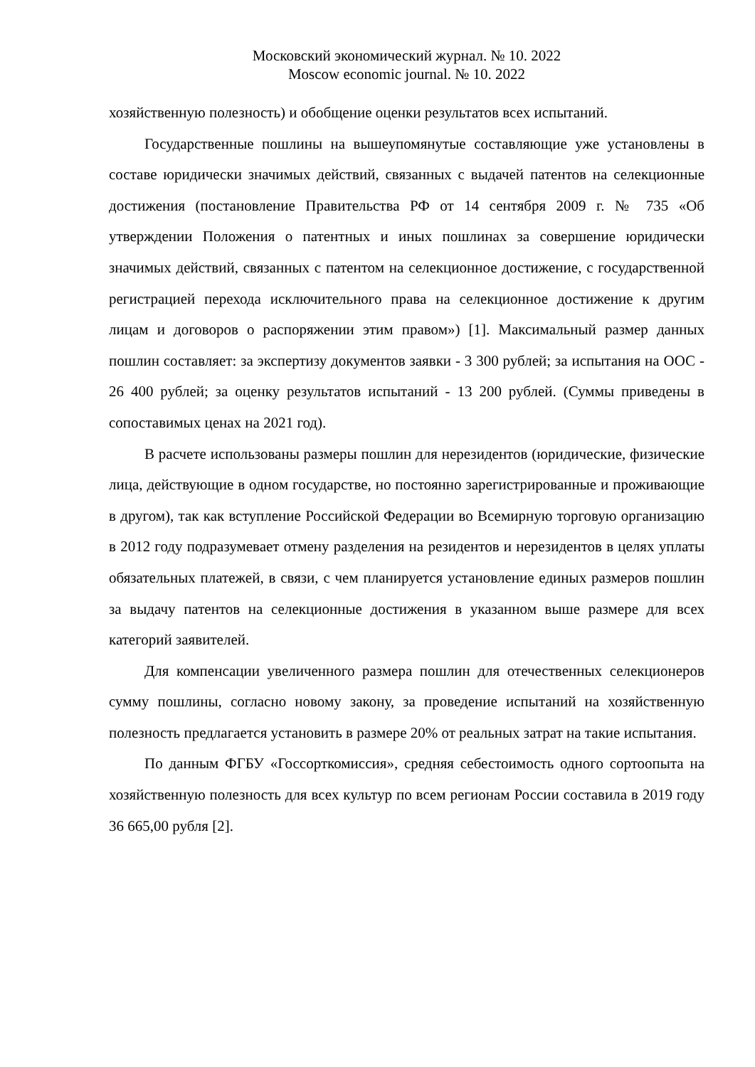Московский экономический журнал. № 10. 2022
Moscow economic journal. № 10. 2022
хозяйственную полезность) и обобщение оценки результатов всех испытаний.
Государственные пошлины на вышеупомянутые составляющие уже установлены в составе юридически значимых действий, связанных с выдачей патентов на селекционные достижения (постановление Правительства РФ от 14 сентября 2009 г. № 735 «Об утверждении Положения о патентных и иных пошлинах за совершение юридически значимых действий, связанных с патентом на селекционное достижение, с государственной регистрацией перехода исключительного права на селекционное достижение к другим лицам и договоров о распоряжении этим правом») [1]. Максимальный размер данных пошлин составляет: за экспертизу документов заявки - 3 300 рублей; за испытания на ООС - 26 400 рублей; за оценку результатов испытаний - 13 200 рублей. (Суммы приведены в сопоставимых ценах на 2021 год).
В расчете использованы размеры пошлин для нерезидентов (юридические, физические лица, действующие в одном государстве, но постоянно зарегистрированные и проживающие в другом), так как вступление Российской Федерации во Всемирную торговую организацию в 2012 году подразумевает отмену разделения на резидентов и нерезидентов в целях уплаты обязательных платежей, в связи, с чем планируется установление единых размеров пошлин за выдачу патентов на селекционные достижения в указанном выше размере для всех категорий заявителей.
Для компенсации увеличенного размера пошлин для отечественных селекционеров сумму пошлины, согласно новому закону, за проведение испытаний на хозяйственную полезность предлагается установить в размере 20% от реальных затрат на такие испытания.
По данным ФГБУ «Госсорткомиссия», средняя себестоимость одного сортоопыта на хозяйственную полезность для всех культур по всем регионам России составила в 2019 году 36 665,00 рубля [2].